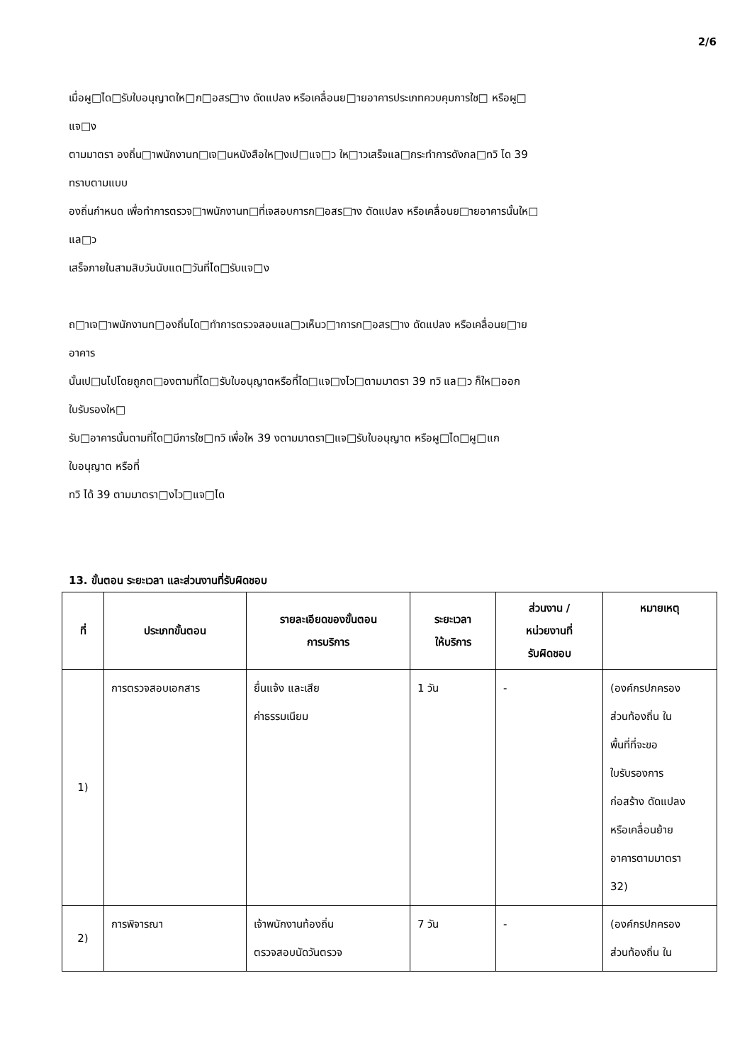2/6
เมื่อผู□ได□รับใบอนุญาตให□ก□อสร□าง ดัดแปลง หรือเคลื่อนย□ายอาคารประเภทควบคุมการใช□ หรือผู□
แจ□ง
ตามมาตรา องถิ่น□าพนักงานท□เจ□นหนังสือให□งเป□แจ□ว ให□าวเสร็จแล□กระทำการดังกล□ทวิ ได 39
ทราบตามแบบ
องถิ่นกำหนด เพื่อทำการตรวจ□าพนักงานท□ที่เจสอบการก□อสร□าง ดัดแปลง หรือเคลื่อนย□ายอาคารนั้นให□
แล□ว
เสร็จภายในสามสิบวันนับแต□วันที่ได□รับแจ□ง
ถ□าเจ□าพนักงานท□องถิ่นได□ทำการตรวจสอบแล□วเห็นว□าการก□อสร□าง ดัดแปลง หรือเคลื่อนย□าย
อาคาร
นั้นเป□นไปโดยถูกต□องตามที่ได□รับใบอนุญาตหรือที่ได□แจ□งไว□ตามมาตรา 39 ทวิ แล□ว ก็ให□ออก
ใบรับรองให□
รับ□อาคารนั้นตามที่ได□มีการใช□ทวิ เพื่อให 39 งตามมาตรา□แจ□รับใบอนุญาต หรือผู□ได□ผู□แก
ใบอนุญาต หรือที่
ทวิ ได้ 39 ตามมาตรา□งไว□แจ□ได
13. ขั้นตอน ระยะเวลา และส่วนงานที่รับผิดชอบ
| ที่ | ประเภทขั้นตอน | รายละเอียดของขั้นตอน การบริการ | ระยะเวลา ให้บริการ | ส่วนงาน / หน่วยงานที่ รับผิดชอบ | หมายเหตุ |
| --- | --- | --- | --- | --- | --- |
| 1) | การตรวจสอบเอกสาร | ยื่นแจ้ง และเสีย ค่าธรรมเนียม | 1 วัน | - | (องค์กรปกครอง ส่วนท้องถิ่น ใน พื้นที่ที่จะขอ ใบรับรองการ ก่อสร้าง ดัดแปลง หรือเคลื่อนย้าย อาคารตามมาตรา 32) |
| 2) | การพิจารณา | เจ้าพนักงานท้องถิ่น ตรวจสอบนัดวันตรวจ | 7 วัน | - | (องค์กรปกครอง ส่วนท้องถิ่น ใน |